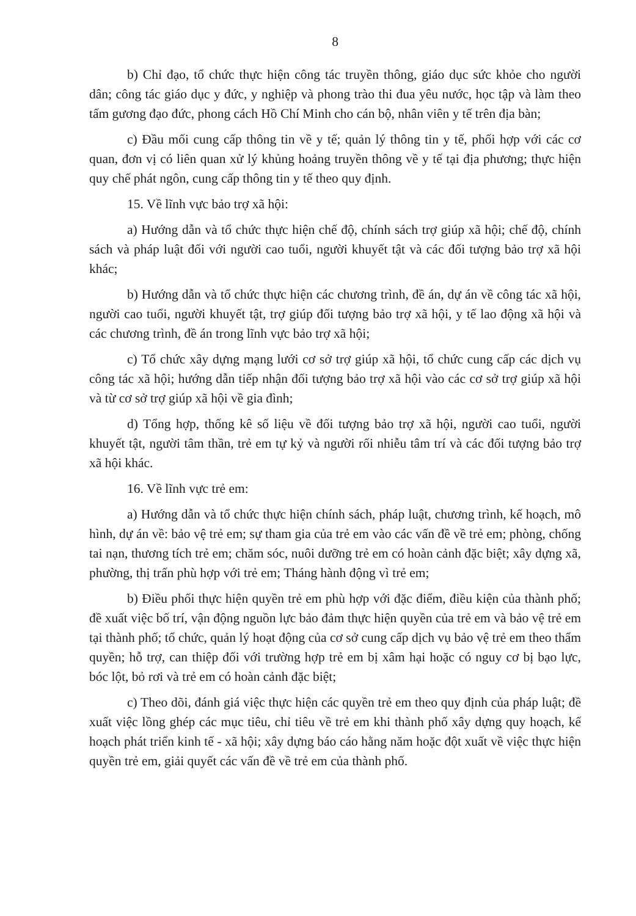8
b) Chỉ đạo, tổ chức thực hiện công tác truyền thông, giáo dục sức khỏe cho người dân; công tác giáo dục y đức, y nghiệp và phong trào thi đua yêu nước, học tập và làm theo tấm gương đạo đức, phong cách Hồ Chí Minh cho cán bộ, nhân viên y tế trên địa bàn;
c) Đầu mối cung cấp thông tin về y tế; quản lý thông tin y tế, phối hợp với các cơ quan, đơn vị có liên quan xử lý khủng hoảng truyền thông về y tế tại địa phương; thực hiện quy chế phát ngôn, cung cấp thông tin y tế theo quy định.
15. Về lĩnh vực bảo trợ xã hội:
a) Hướng dẫn và tổ chức thực hiện chế độ, chính sách trợ giúp xã hội; chế độ, chính sách và pháp luật đối với người cao tuổi, người khuyết tật và các đối tượng bảo trợ xã hội khác;
b) Hướng dẫn và tổ chức thực hiện các chương trình, đề án, dự án về công tác xã hội, người cao tuổi, người khuyết tật, trợ giúp đối tượng bảo trợ xã hội, y tế lao động xã hội và các chương trình, đề án trong lĩnh vực bảo trợ xã hội;
c) Tổ chức xây dựng mạng lưới cơ sở trợ giúp xã hội, tổ chức cung cấp các dịch vụ công tác xã hội; hướng dẫn tiếp nhận đối tượng bảo trợ xã hội vào các cơ sở trợ giúp xã hội và từ cơ sở trợ giúp xã hội về gia đình;
d) Tổng hợp, thống kê số liệu về đối tượng bảo trợ xã hội, người cao tuổi, người khuyết tật, người tâm thần, trẻ em tự kỷ và người rối nhiễu tâm trí và các đối tượng bảo trợ xã hội khác.
16. Về lĩnh vực trẻ em:
a) Hướng dẫn và tổ chức thực hiện chính sách, pháp luật, chương trình, kế hoạch, mô hình, dự án về: bảo vệ trẻ em; sự tham gia của trẻ em vào các vấn đề về trẻ em; phòng, chống tai nạn, thương tích trẻ em; chăm sóc, nuôi dưỡng trẻ em có hoàn cảnh đặc biệt; xây dựng xã, phường, thị trấn phù hợp với trẻ em; Tháng hành động vì trẻ em;
b) Điều phối thực hiện quyền trẻ em phù hợp với đặc điểm, điều kiện của thành phố; đề xuất việc bố trí, vận động nguồn lực bảo đảm thực hiện quyền của trẻ em và bảo vệ trẻ em tại thành phố; tổ chức, quản lý hoạt động của cơ sở cung cấp dịch vụ bảo vệ trẻ em theo thẩm quyền; hỗ trợ, can thiệp đối với trường hợp trẻ em bị xâm hại hoặc có nguy cơ bị bạo lực, bóc lột, bỏ rơi và trẻ em có hoàn cảnh đặc biệt;
c) Theo dõi, đánh giá việc thực hiện các quyền trẻ em theo quy định của pháp luật; đề xuất việc lồng ghép các mục tiêu, chỉ tiêu về trẻ em khi thành phố xây dựng quy hoạch, kế hoạch phát triển kinh tế - xã hội; xây dựng báo cáo hằng năm hoặc đột xuất về việc thực hiện quyền trẻ em, giải quyết các vấn đề về trẻ em của thành phố.